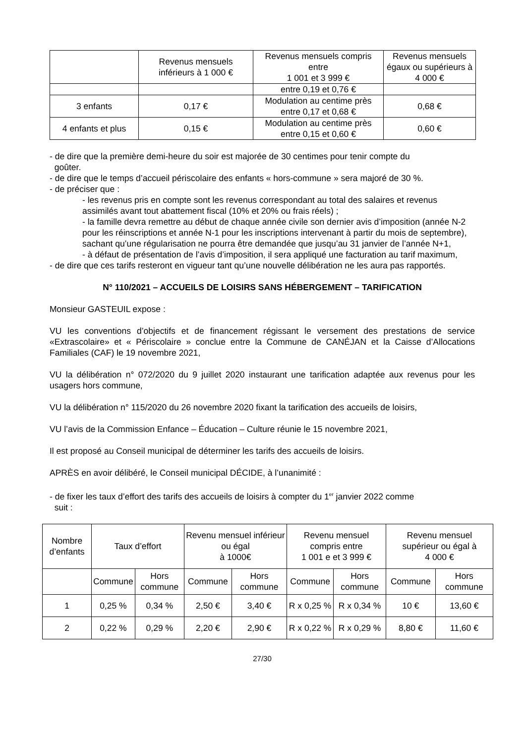| | Revenus mensuels inférieurs à 1 000 € | Revenus mensuels compris entre 1 001 et 3 999 € | Revenus mensuels égaux ou supérieurs à 4 000 € |
| --- | --- | --- | --- |
| | | entre 0,19 et 0,76 € | |
| 3 enfants | 0,17 € | Modulation au centime près entre 0,17 et 0,68 € | 0,68 € |
| 4 enfants et plus | 0,15 € | Modulation au centime près entre 0,15 et 0,60 € | 0,60 € |
- de dire que la première demi-heure du soir est majorée de 30 centimes pour tenir compte du
goûter.
- de dire que le temps d’accueil périscolaire des enfants « hors-commune » sera majoré de 30 %.
- de préciser que :
- les revenus pris en compte sont les revenus correspondant au total des salaires et revenus assimilés avant tout abattement fiscal (10% et 20% ou frais réels) ;
- la famille devra remettre au début de chaque année civile son dernier avis d’imposition (année N-2 pour les réinscriptions et année N-1 pour les inscriptions intervenant à partir du mois de septembre), sachant qu’une régularisation ne pourra être demandée que jusqu’au 31 janvier de l’année N+1,
- à défaut de présentation de l’avis d’imposition, il sera appliqué une facturation au tarif maximum,
- de dire que ces tarifs resteront en vigueur tant qu’une nouvelle délibération ne les aura pas rapportés.
N° 110/2021 – ACCUEILS DE LOISIRS SANS HÉBERGEMENT – TARIFICATION
Monsieur GASTEUIL expose :
VU les conventions d’objectifs et de financement régissant le versement des prestations de service «Extrascolaire» et « Périscolaire » conclue entre la Commune de CANÉJAN et la Caisse d’Allocations Familiales (CAF) le 19 novembre 2021,
VU la délibération n° 072/2020 du 9 juillet 2020 instaurant une tarification adaptée aux revenus pour les usagers hors commune,
VU la délibération n° 115/2020 du 26 novembre 2020 fixant la tarification des accueils de loisirs,
VU l’avis de la Commission Enfance – Éducation – Culture réunie le 15 novembre 2021,
Il est proposé au Conseil municipal de déterminer les tarifs des accueils de loisirs.
APRÈS en avoir délibéré, le Conseil municipal DÉCIDE, à l’unanimité :
- de fixer les taux d’effort des tarifs des accueils de loisirs à compter du 1<sup>er</sup> janvier 2022 comme
suit :
| Nombre d’enfants | Taux d’effort | | Revenu mensuel inférieur ou égal à 1000€ | | Revenu mensuel compris entre 1 001 e et 3 999 € | | Revenu mensuel supérieur ou égal à 4 000 € | |
| --- | --- | --- | --- | --- | --- | --- | --- | --- |
| | Commune | Hors commune | Commune | Hors commune | Commune | Hors commune | Commune | Hors commune |
| 1 | 0,25 % | 0,34 % | 2,50 € | 3,40 € | R x 0,25 % | R x 0,34 % | 10 € | 13,60 € |
| 2 | 0,22 % | 0,29 % | 2,20 € | 2,90 € | R x 0,22 % | R x 0,29 % | 8,80 € | 11,60 € |
27/30